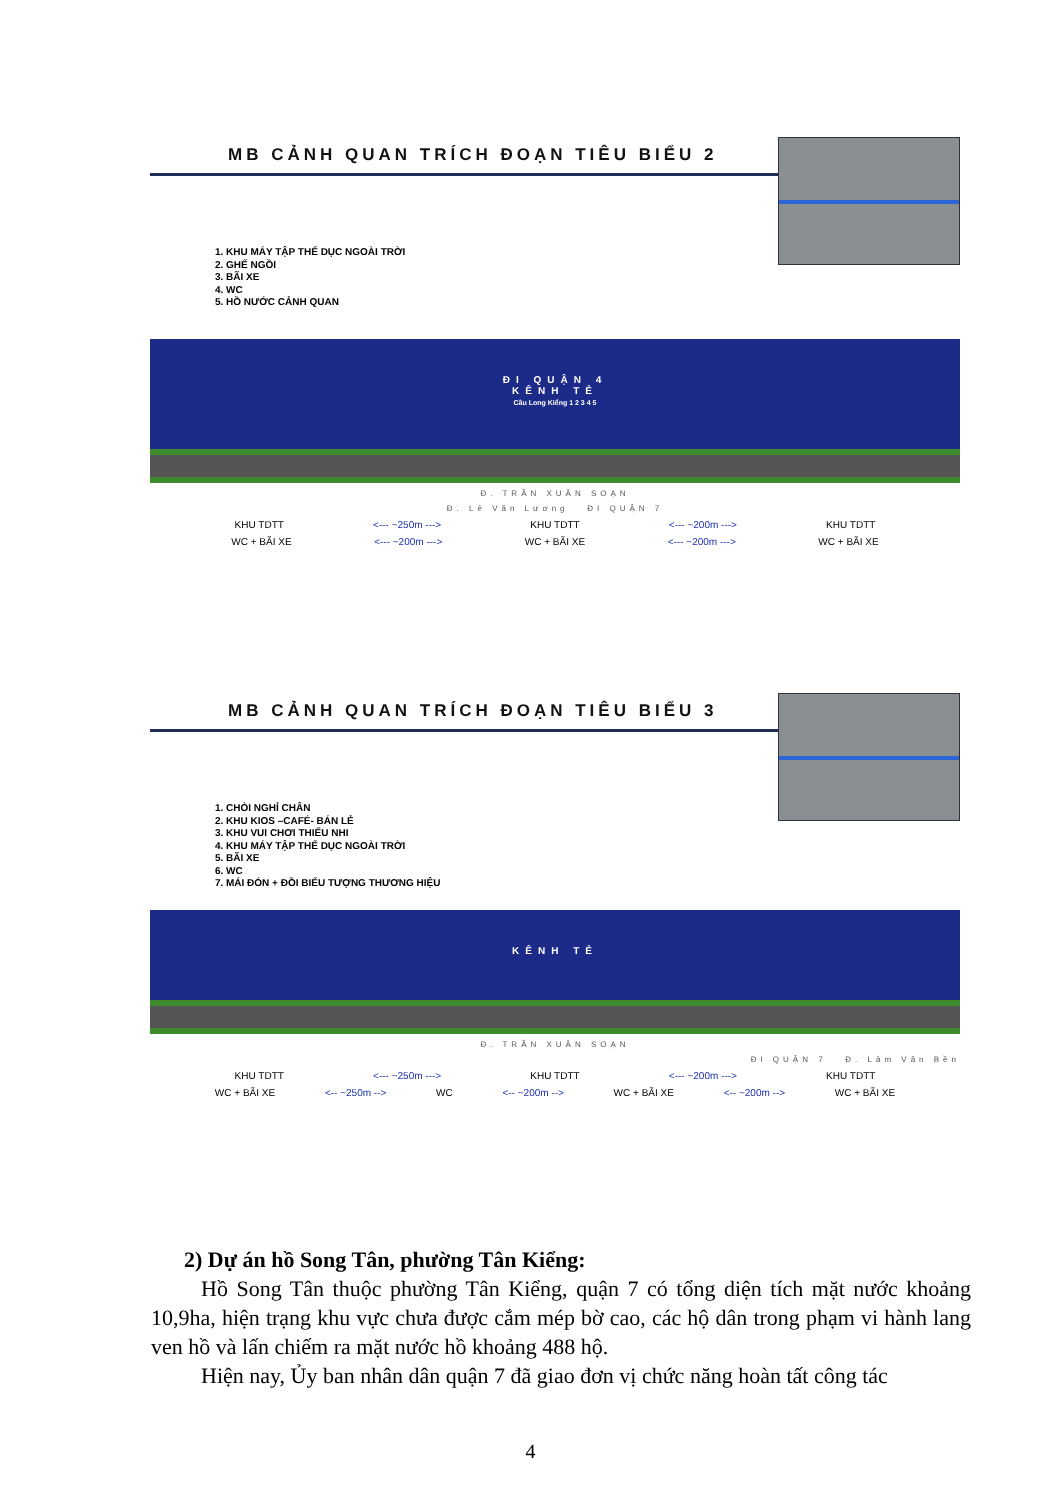MB CẢNH QUAN TRÍCH ĐOẠN TIÊU BIỂU 2
1. KHU MÁY TẬP THỂ DỤC NGOÀI TRỜI
2. GHẾ NGỒI
3. BÃI XE
4. WC
5. HỒ NƯỚC CẢNH QUAN
ĐI QUẬN 4
KÊNH TẺ
Cầu Long Kiểng 1 2 3 4 5
Đ. TRẦN XUÂN SOẠN
Đ. Lê Văn Lương ĐI QUẬN 7
KHU TDTT <--- ~250m ---> KHU TDTT <--- ~200m ---> KHU TDTT
WC + BÃI XE <--- ~200m ---> WC + BÃI XE <--- ~200m ---> WC + BÃI XE
MB CẢNH QUAN TRÍCH ĐOẠN TIÊU BIỂU 3
1. CHÒI NGHỈ CHÂN
2. KHU KIOS –CAFÉ- BÁN LẺ
3. KHU VUI CHƠI THIẾU NHI
4. KHU MÁY TẬP THỂ DỤC NGOÀI TRỜI
5. BÃI XE
6. WC
7. MÁI ĐÓN + ĐỒI BIỂU TƯỢNG THƯƠNG HIỆU
KÊNH TẺ
Đ. TRẦN XUÂN SOẠN
ĐI QUẬN 7 Đ. Lâm Văn Bền
KHU TDTT <--- ~250m ---> KHU TDTT <--- ~200m ---> KHU TDTT
WC + BÃI XE <-- ~250m --> WC <-- ~200m --> WC + BÃI XE <-- ~200m --> WC + BÃI XE
2) Dự án hồ Song Tân, phường Tân Kiểng:
Hồ Song Tân thuộc phường Tân Kiểng, quận 7 có tổng diện tích mặt nước khoảng 10,9ha, hiện trạng khu vực chưa được cắm mép bờ cao, các hộ dân trong phạm vi hành lang ven hồ và lấn chiếm ra mặt nước hồ khoảng 488 hộ.
Hiện nay, Ủy ban nhân dân quận 7 đã giao đơn vị chức năng hoàn tất công tác
4